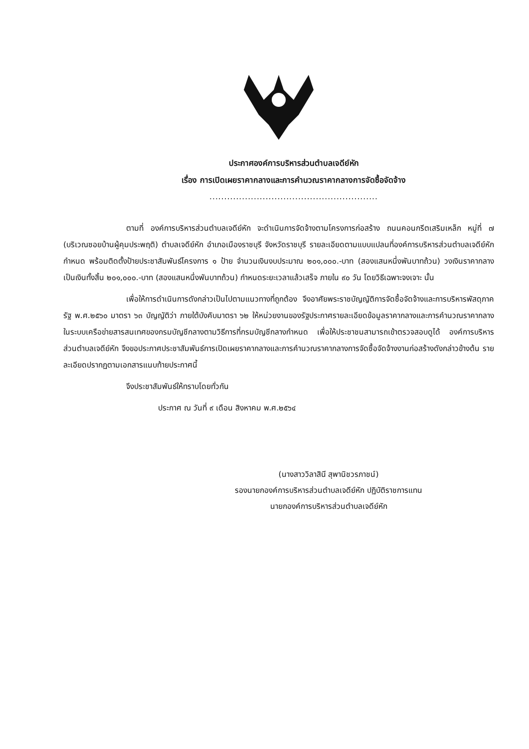ประกาศองค์การบริหารส่วนตำบลเจดีย์หัก
เรื่อง การเปิดเผยราคากลางและการคำนวณราคากลางการจัดซื้อจัดจ้าง
.........................................................
ตามที่ องค์การบริหารส่วนตำบลเจดีย์หัก จะดำเนินการจัดจ้างตามโครงการก่อสร้าง ถนนคอนกรีตเสริมเหล็ก หมู่ที่ ๗ (บริเวณซอยบ้านผู้คุมประพฤติ) ตำบลเจดีย์หัก อำเภอเมืองราชบุรี จังหวัดราชบุรี รายละเอียดตามแบบแปลนที่องค์การบริหารส่วนตำบลเจดีย์หักกำหนด พร้อมติดตั้งป้ายประชาสัมพันธ์โครงการ ๑ ป้าย จำนวนเงินงบประมาณ ๒๐๑,๐๐๐.-บาท (สองแสนหนึ่งพันบาทถ้วน) วงเงินราคากลางเป็นเงินทั้งสิ้น ๒๐๑,๐๐๐.-บาท (สองแสนหนึ่งพันบาทถ้วน) กำหนดระยะเวลาแล้วเสร็จ ภายใน ๙๐ วัน โดยวิธีเฉพาะจงเจาะ นั้น
เพื่อให้การดำเนินการดังกล่าวเป็นไปตามแนวทางที่ถูกต้อง จึงอาศัยพระราชบัญญัติการจัดซื้อจัดจ้างและการบริหารพัสดุภาครัฐ พ.ศ.๒๕๖๐ มาตรา ๖๓ บัญญัติว่า ภายใต้บังคับมาตรา ๖๒ ให้หน่วยงานของรัฐประกาศรายละเอียดข้อมูลราคากลางและการคำนวณราคากลางในระบบเครือข่ายสารสนเทศของกรมบัญชีกลางตามวิธีการที่กรมบัญชีกลางกำหนด เพื่อให้ประชาชนสามารถเข้าตรวจสอบดูได้ องค์การบริหารส่วนตำบลเจดีย์หัก จึงขอประกาศประชาสัมพันธ์การเปิดเผยราคากลางและการคำนวณราคากลางการจัดซื้อจัดจ้างงานก่อสร้างดังกล่าวข้างต้น รายละเอียดปรากฏตามเอกสารแนบท้ายประกาศนี้
จึงประชาสัมพันธ์ให้ทราบโดยทั่วกัน
ประกาศ ณ วันที่ ๙ เดือน สิงหาคม พ.ศ.๒๕๖๔
(นางสาววิลาสินี สุพานิชวรภาชน์)
รองนายกองค์การบริหารส่วนตำบลเจดีย์หัก ปฏิบัติราชการแทน
นายกองค์การบริหารส่วนตำบลเจดีย์หัก